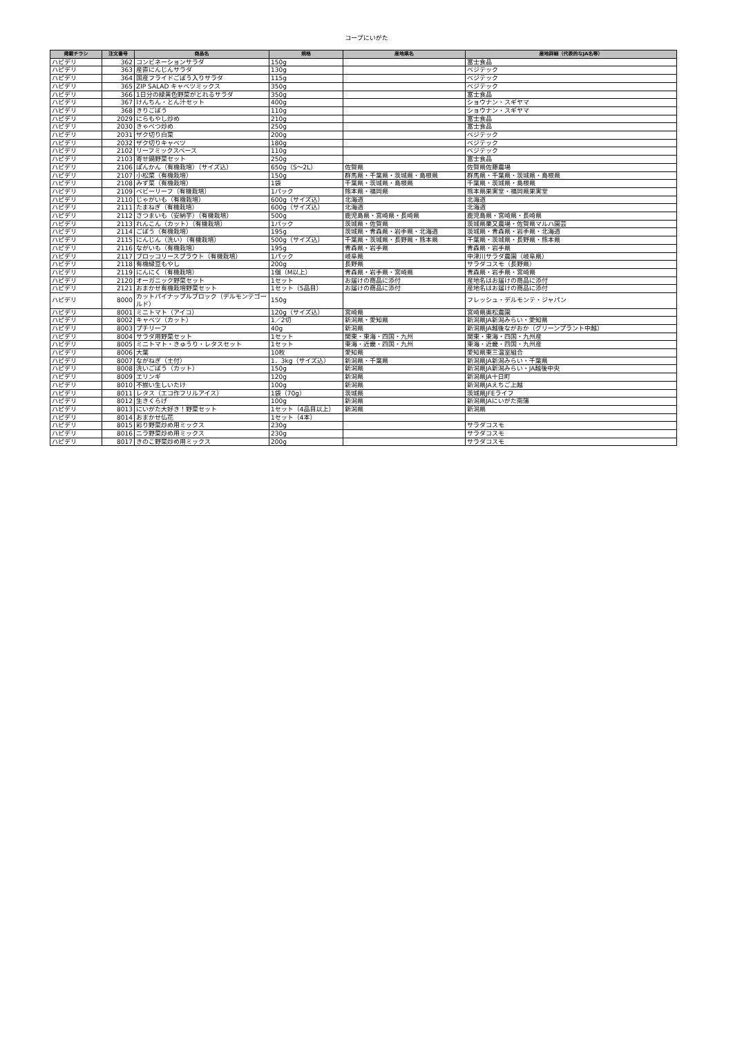コープにいがた
| 掲載チラシ | 注文番号 | 商品名 | 規格 | 産地県名 | 産地詳細（代表的なJA名等） |
| --- | --- | --- | --- | --- | --- |
| ハピデリ | 362 | コンビネーションサラダ | 150g | | 富士食品 |
| ハピデリ | 363 | 産直にんじんサラダ | 130g | | ベジテック |
| ハピデリ | 364 | 国産フライドごぼう入りサラダ | 115g | | ベジテック |
| ハピデリ | 365 | ZIP SALAD キャベツミックス | 350g | | ベジテック |
| ハピデリ | 366 | 1日分の緑黄色野菜がとれるサラダ | 350g | | 富士食品 |
| ハピデリ | 367 | けんちん・とん汁セット | 400g | | ショウナン・スギヤマ |
| ハピデリ | 368 | きりごぼう | 110g | | ショウナン・スギヤマ |
| ハピデリ | 2029 | にらもやし炒め | 210g | | 富士食品 |
| ハピデリ | 2030 | きゃべつ炒め | 250g | | 富士食品 |
| ハピデリ | 2031 | ザク切り白菜 | 200g | | ベジテック |
| ハピデリ | 2032 | ザク切りキャベツ | 180g | | ベジテック |
| ハピデリ | 2102 | リーフミックスベース | 110g | | ベジテック |
| ハピデリ | 2103 | 寄せ鍋野菜セット | 250g | | 富士食品 |
| ハピデリ | 2106 | ぽんかん（有機栽培）（サイズ込） | 650g（S～2L） | 佐賀県 | 佐賀県佐藤農場 |
| ハピデリ | 2107 | 小松菜（有機栽培） | 150g | 群馬県・千葉県・茨城県・島根県 | 群馬県・千葉県・茨城県・島根県 |
| ハピデリ | 2108 | みず菜（有機栽培） | 1袋 | 千葉県・茨城県・島根県 | 千葉県・茨城県・島根県 |
| ハピデリ | 2109 | ベビーリーフ（有機栽培） | 1パック | 熊本県・福岡県 | 熊本県果実堂・福岡県果実堂 |
| ハピデリ | 2110 | じゃがいも（有機栽培） | 600g（サイズ込） | 北海道 | 北海道 |
| ハピデリ | 2111 | たまねぎ（有機栽培） | 600g（サイズ込） | 北海道 | 北海道 |
| ハピデリ | 2112 | さつまいも（安納芋）（有機栽培） | 500g | 鹿児島県・宮崎県・長崎県 | 鹿児島県・宮崎県・長崎県 |
| ハピデリ | 2113 | れんこん（カット）（有機栽培） | 1パック | 茨城県・佐賀県 | 茨城県栗又農場・佐賀県マルハ園芸 |
| ハピデリ | 2114 | ごぼう（有機栽培） | 195g | 茨城県・青森県・岩手県・北海道 | 茨城県・青森県・岩手県・北海道 |
| ハピデリ | 2115 | にんじん（洗い）（有機栽培） | 500g（サイズ込） | 千葉県・茨城県・長野県・熊本県 | 千葉県・茨城県・長野県・熊本県 |
| ハピデリ | 2116 | ながいも（有機栽培） | 195g | 青森県・岩手県 | 青森県・岩手県 |
| ハピデリ | 2117 | ブロッコリースプラウト（有機栽培） | 1パック | 岐阜県 | 中津川サラダ農園（岐阜県） |
| ハピデリ | 2118 | 有機緑豆もやし | 200g | 長野県 | サラダコスモ（長野県） |
| ハピデリ | 2119 | にんにく（有機栽培） | 1個（M以上） | 青森県・岩手県・宮崎県 | 青森県・岩手県・宮崎県 |
| ハピデリ | 2120 | オーガニック野菜セット | 1セット | お届けの商品に添付 | 産地名はお届けの商品に添付 |
| ハピデリ | 2121 | おまかせ有機栽培野菜セット | 1セット（5品目） | お届けの商品に添付 | 産地名はお届けの商品に添付 |
| ハピデリ | 8000 | カットパイナップルブロック（デルモンテゴールド） | 150g | | フレッシュ・デルモンテ・ジャパン |
| ハピデリ | 8001 | ミニトマト（アイコ） | 120g（サイズ込） | 宮崎県 | 宮崎県奥松農園 |
| ハピデリ | 8002 | キャベツ（カット） | 1／2切 | 新潟県・愛知県 | 新潟県JA新潟みらい・愛知県 |
| ハピデリ | 8003 | プチリーフ | 40g | 新潟県 | 新潟県JA越後ながおか（グリーンプラント中越） |
| ハピデリ | 8004 | サラダ用野菜セット | 1セット | 関東・東海・四国・九州 | 関東・東海・四国・九州産 |
| ハピデリ | 8005 | ミニトマト・きゅうり・レタスセット | 1セット | 東海・近畿・四国・九州 | 東海・近畿・四国・九州産 |
| ハピデリ | 8006 | 大葉 | 10枚 | 愛知県 | 愛知県東三温室組合 |
| ハピデリ | 8007 | ながねぎ（土付） | 1．3kg（サイズ込） | 新潟県・千葉県 | 新潟県JA新潟みらい・千葉県 |
| ハピデリ | 8008 | 洗いごぼう（カット） | 150g | 新潟県 | 新潟県JA新潟みらい・JA越後中央 |
| ハピデリ | 8009 | エリンギ | 120g | 新潟県 | 新潟県JA十日町 |
| ハピデリ | 8010 | 不揃い生しいたけ | 100g | 新潟県 | 新潟県JAえちご上越 |
| ハピデリ | 8011 | レタス（エコ作フリルアイス） | 1袋（70g） | 茨城県 | 茨城県JFEライフ |
| ハピデリ | 8012 | 生きくらげ | 100g | 新潟県 | 新潟県JAにいがた南蒲 |
| ハピデリ | 8013 | にいがた大好き！野菜セット | 1セット（4品目以上） | 新潟県 | 新潟県 |
| ハピデリ | 8014 | おまかせ仏花 | 1セット（4本） | | |
| ハピデリ | 8015 | 彩り野菜炒め用ミックス | 230g | | サラダコスモ |
| ハピデリ | 8016 | ニラ野菜炒め用ミックス | 230g | | サラダコスモ |
| ハピデリ | 8017 | きのこ野菜炒め用ミックス | 200g | | サラダコスモ |